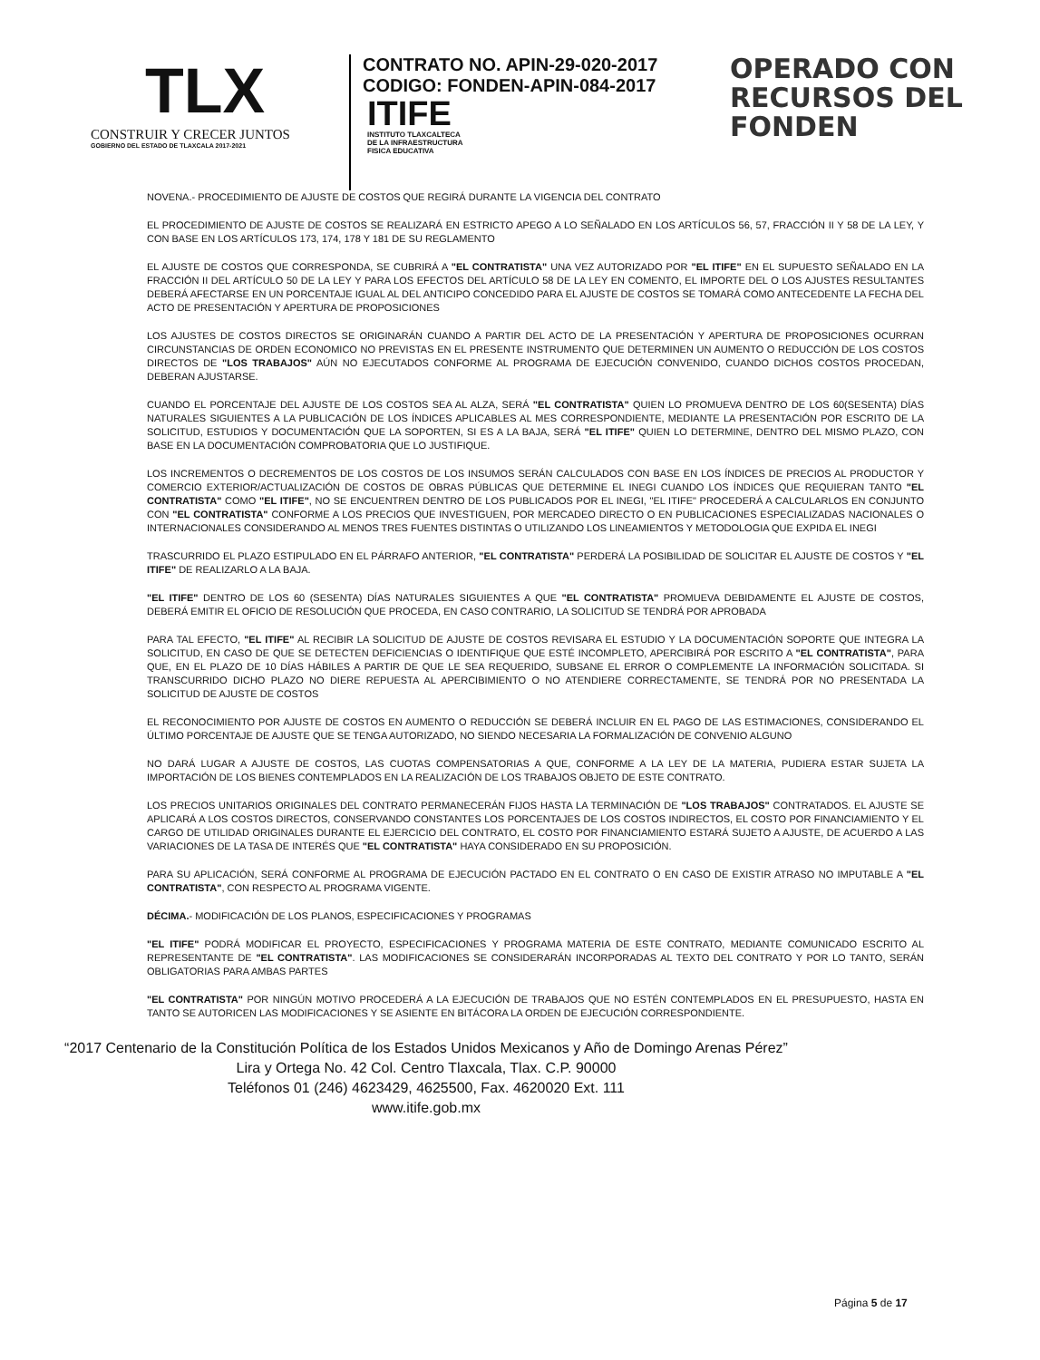TLX
CONSTRUIR Y CRECER JUNTOS
GOBIERNO DEL ESTADO DE TLAXCALA 2017-2021
CONTRATO NO. APIN-29-020-2017
CODIGO: FONDEN-APIN-084-2017
ITIFE
INSTITUTO TLAXCALTECA
DE LA INFRAESTRUCTURA
FISICA EDUCATIVA
OPERADO CON
RECURSOS DEL
FONDEN
NOVENA.- PROCEDIMIENTO DE AJUSTE DE COSTOS QUE REGIRÁ DURANTE LA VIGENCIA DEL CONTRATO
EL PROCEDIMIENTO DE AJUSTE DE COSTOS SE REALIZARÁ EN ESTRICTO APEGO A LO SEÑALADO EN LOS ARTÍCULOS 56, 57, FRACCIÓN II Y 58 DE LA LEY, Y CON BASE EN LOS ARTÍCULOS 173, 174, 178 Y 181 DE SU REGLAMENTO
EL AJUSTE DE COSTOS QUE CORRESPONDA, SE CUBRIRÁ A "EL CONTRATISTA" UNA VEZ AUTORIZADO POR "EL ITIFE" EN EL SUPUESTO SEÑALADO EN LA FRACCIÓN II DEL ARTÍCULO 50 DE LA LEY Y PARA LOS EFECTOS DEL ARTÍCULO 58 DE LA LEY EN COMENTO, EL IMPORTE DEL O LOS AJUSTES RESULTANTES DEBERÁ AFECTARSE EN UN PORCENTAJE IGUAL AL DEL ANTICIPO CONCEDIDO PARA EL AJUSTE DE COSTOS SE TOMARÁ COMO ANTECEDENTE LA FECHA DEL ACTO DE PRESENTACIÓN Y APERTURA DE PROPOSICIONES
LOS AJUSTES DE COSTOS DIRECTOS SE ORIGINARÁN CUANDO A PARTIR DEL ACTO DE LA PRESENTACIÓN Y APERTURA DE PROPOSICIONES OCURRAN CIRCUNSTANCIAS DE ORDEN ECONOMICO NO PREVISTAS EN EL PRESENTE INSTRUMENTO QUE DETERMINEN UN AUMENTO O REDUCCIÓN DE LOS COSTOS DIRECTOS DE "LOS TRABAJOS" AÚN NO EJECUTADOS CONFORME AL PROGRAMA DE EJECUCIÓN CONVENIDO, CUANDO DICHOS COSTOS PROCEDAN, DEBERAN AJUSTARSE.
CUANDO EL PORCENTAJE DEL AJUSTE DE LOS COSTOS SEA AL ALZA, SERÁ "EL CONTRATISTA" QUIEN LO PROMUEVA DENTRO DE LOS 60(SESENTA) DÍAS NATURALES SIGUIENTES A LA PUBLICACIÓN DE LOS ÍNDICES APLICABLES AL MES CORRESPONDIENTE, MEDIANTE LA PRESENTACIÓN POR ESCRITO DE LA SOLICITUD, ESTUDIOS Y DOCUMENTACIÓN QUE LA SOPORTEN, SI ES A LA BAJA, SERÁ "EL ITIFE" QUIEN LO DETERMINE, DENTRO DEL MISMO PLAZO, CON BASE EN LA DOCUMENTACIÓN COMPROBATORIA QUE LO JUSTIFIQUE.
LOS INCREMENTOS O DECREMENTOS DE LOS COSTOS DE LOS INSUMOS SERÁN CALCULADOS CON BASE EN LOS ÍNDICES DE PRECIOS AL PRODUCTOR Y COMERCIO EXTERIOR/ACTUALIZACIÓN DE COSTOS DE OBRAS PÚBLICAS QUE DETERMINE EL INEGI CUANDO LOS ÍNDICES QUE REQUIERAN TANTO "EL CONTRATISTA" COMO "EL ITIFE", NO SE ENCUENTREN DENTRO DE LOS PUBLICADOS POR EL INEGI, "EL ITIFE" PROCEDERÁ A CALCULARLOS EN CONJUNTO CON "EL CONTRATISTA" CONFORME A LOS PRECIOS QUE INVESTIGUEN, POR MERCADEO DIRECTO O EN PUBLICACIONES ESPECIALIZADAS NACIONALES O INTERNACIONALES CONSIDERANDO AL MENOS TRES FUENTES DISTINTAS O UTILIZANDO LOS LINEAMIENTOS Y METODOLOGIA QUE EXPIDA EL INEGI
TRASCURRIDO EL PLAZO ESTIPULADO EN EL PÁRRAFO ANTERIOR, "EL CONTRATISTA" PERDERÁ LA POSIBILIDAD DE SOLICITAR EL AJUSTE DE COSTOS Y "EL ITIFE" DE REALIZARLO A LA BAJA.
"EL ITIFE" DENTRO DE LOS 60 (SESENTA) DÍAS NATURALES SIGUIENTES A QUE "EL CONTRATISTA" PROMUEVA DEBIDAMENTE EL AJUSTE DE COSTOS, DEBERÁ EMITIR EL OFICIO DE RESOLUCIÓN QUE PROCEDA, EN CASO CONTRARIO, LA SOLICITUD SE TENDRÁ POR APROBADA
PARA TAL EFECTO, "EL ITIFE" AL RECIBIR LA SOLICITUD DE AJUSTE DE COSTOS REVISARA EL ESTUDIO Y LA DOCUMENTACIÓN SOPORTE QUE INTEGRA LA SOLICITUD, EN CASO DE QUE SE DETECTEN DEFICIENCIAS O IDENTIFIQUE QUE ESTÉ INCOMPLETO, APERCIBIRÁ POR ESCRITO A "EL CONTRATISTA", PARA QUE, EN EL PLAZO DE 10 DÍAS HÁBILES A PARTIR DE QUE LE SEA REQUERIDO, SUBSANE EL ERROR O COMPLEMENTE LA INFORMACIÓN SOLICITADA. SI TRANSCURRIDO DICHO PLAZO NO DIERE REPUESTA AL APERCIBIMIENTO O NO ATENDIERE CORRECTAMENTE, SE TENDRÁ POR NO PRESENTADA LA SOLICITUD DE AJUSTE DE COSTOS
EL RECONOCIMIENTO POR AJUSTE DE COSTOS EN AUMENTO O REDUCCIÓN SE DEBERÁ INCLUIR EN EL PAGO DE LAS ESTIMACIONES, CONSIDERANDO EL ÚLTIMO PORCENTAJE DE AJUSTE QUE SE TENGA AUTORIZADO, NO SIENDO NECESARIA LA FORMALIZACIÓN DE CONVENIO ALGUNO
NO DARÁ LUGAR A AJUSTE DE COSTOS, LAS CUOTAS COMPENSATORIAS A QUE, CONFORME A LA LEY DE LA MATERIA, PUDIERA ESTAR SUJETA LA IMPORTACIÓN DE LOS BIENES CONTEMPLADOS EN LA REALIZACIÓN DE LOS TRABAJOS OBJETO DE ESTE CONTRATO.
LOS PRECIOS UNITARIOS ORIGINALES DEL CONTRATO PERMANECERÁN FIJOS HASTA LA TERMINACIÓN DE "LOS TRABAJOS" CONTRATADOS. EL AJUSTE SE APLICARÁ A LOS COSTOS DIRECTOS, CONSERVANDO CONSTANTES LOS PORCENTAJES DE LOS COSTOS INDIRECTOS, EL COSTO POR FINANCIAMIENTO Y EL CARGO DE UTILIDAD ORIGINALES DURANTE EL EJERCICIO DEL CONTRATO, EL COSTO POR FINANCIAMIENTO ESTARÁ SUJETO A AJUSTE, DE ACUERDO A LAS VARIACIONES DE LA TASA DE INTERÉS QUE "EL CONTRATISTA" HAYA CONSIDERADO EN SU PROPOSICIÓN.
PARA SU APLICACIÓN, SERÁ CONFORME AL PROGRAMA DE EJECUCIÓN PACTADO EN EL CONTRATO O EN CASO DE EXISTIR ATRASO NO IMPUTABLE A "EL CONTRATISTA", CON RESPECTO AL PROGRAMA VIGENTE.
DÉCIMA.- MODIFICACIÓN DE LOS PLANOS, ESPECIFICACIONES Y PROGRAMAS
"EL ITIFE" PODRÁ MODIFICAR EL PROYECTO, ESPECIFICACIONES Y PROGRAMA MATERIA DE ESTE CONTRATO, MEDIANTE COMUNICADO ESCRITO AL REPRESENTANTE DE "EL CONTRATISTA". LAS MODIFICACIONES SE CONSIDERARÁN INCORPORADAS AL TEXTO DEL CONTRATO Y POR LO TANTO, SERÁN OBLIGATORIAS PARA AMBAS PARTES
"EL CONTRATISTA" POR NINGÚN MOTIVO PROCEDERÁ A LA EJECUCIÓN DE TRABAJOS QUE NO ESTÉN CONTEMPLADOS EN EL PRESUPUESTO, HASTA EN TANTO SE AUTORICEN LAS MODIFICACIONES Y SE ASIENTE EN BITÁCORA LA ORDEN DE EJECUCIÓN CORRESPONDIENTE.
“2017 Centenario de la Constitución Política de los Estados Unidos Mexicanos y Año de Domingo Arenas Pérez”
Lira y Ortega No. 42 Col. Centro Tlaxcala, Tlax. C.P. 90000
Teléfonos 01 (246) 4623429, 4625500, Fax. 4620020 Ext. 111
www.itife.gob.mx
Página 5 de 17